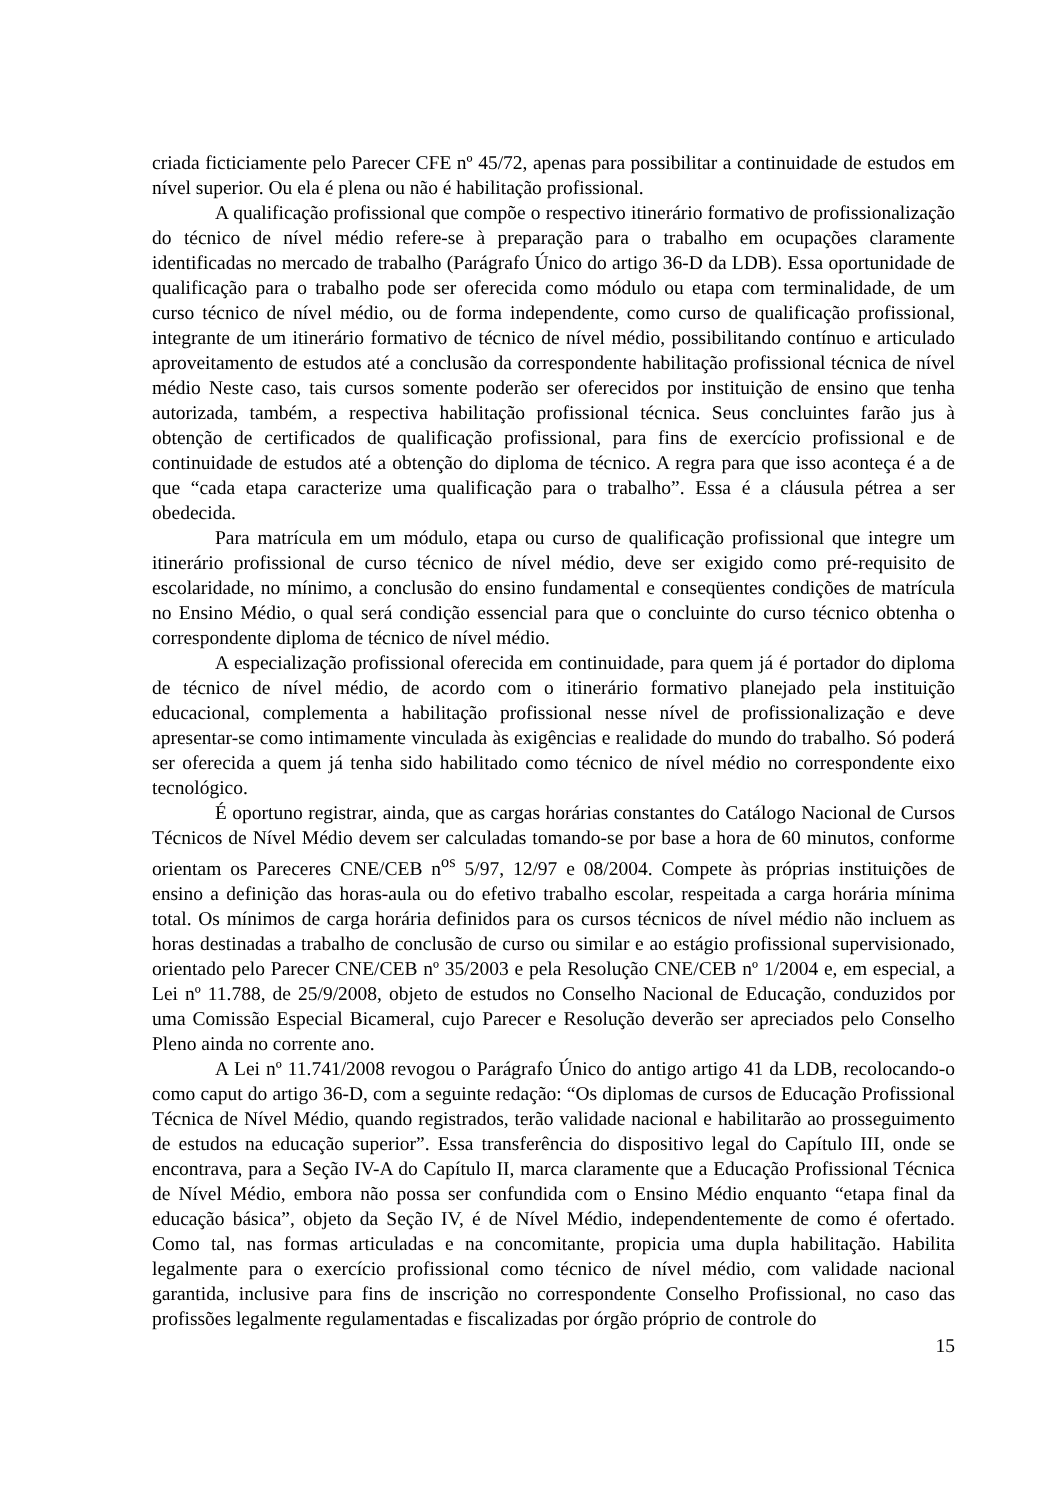criada ficticiamente pelo Parecer CFE nº 45/72, apenas para possibilitar a continuidade de estudos em nível superior. Ou ela é plena ou não é habilitação profissional.
A qualificação profissional que compõe o respectivo itinerário formativo de profissionalização do técnico de nível médio refere-se à preparação para o trabalho em ocupações claramente identificadas no mercado de trabalho (Parágrafo Único do artigo 36-D da LDB). Essa oportunidade de qualificação para o trabalho pode ser oferecida como módulo ou etapa com terminalidade, de um curso técnico de nível médio, ou de forma independente, como curso de qualificação profissional, integrante de um itinerário formativo de técnico de nível médio, possibilitando contínuo e articulado aproveitamento de estudos até a conclusão da correspondente habilitação profissional técnica de nível médio Neste caso, tais cursos somente poderão ser oferecidos por instituição de ensino que tenha autorizada, também, a respectiva habilitação profissional técnica. Seus concluintes farão jus à obtenção de certificados de qualificação profissional, para fins de exercício profissional e de continuidade de estudos até a obtenção do diploma de técnico. A regra para que isso aconteça é a de que “cada etapa caracterize uma qualificação para o trabalho”. Essa é a cláusula pétrea a ser obedecida.
Para matrícula em um módulo, etapa ou curso de qualificação profissional que integre um itinerário profissional de curso técnico de nível médio, deve ser exigido como pré-requisito de escolaridade, no mínimo, a conclusão do ensino fundamental e conseqüentes condições de matrícula no Ensino Médio, o qual será condição essencial para que o concluinte do curso técnico obtenha o correspondente diploma de técnico de nível médio.
A especialização profissional oferecida em continuidade, para quem já é portador do diploma de técnico de nível médio, de acordo com o itinerário formativo planejado pela instituição educacional, complementa a habilitação profissional nesse nível de profissionalização e deve apresentar-se como intimamente vinculada às exigências e realidade do mundo do trabalho. Só poderá ser oferecida a quem já tenha sido habilitado como técnico de nível médio no correspondente eixo tecnológico.
É oportuno registrar, ainda, que as cargas horárias constantes do Catálogo Nacional de Cursos Técnicos de Nível Médio devem ser calculadas tomando-se por base a hora de 60 minutos, conforme orientam os Pareceres CNE/CEB n<sup>os</sup> 5/97, 12/97 e 08/2004. Compete às próprias instituições de ensino a definição das horas-aula ou do efetivo trabalho escolar, respeitada a carga horária mínima total. Os mínimos de carga horária definidos para os cursos técnicos de nível médio não incluem as horas destinadas a trabalho de conclusão de curso ou similar e ao estágio profissional supervisionado, orientado pelo Parecer CNE/CEB nº 35/2003 e pela Resolução CNE/CEB nº 1/2004 e, em especial, a Lei nº 11.788, de 25/9/2008, objeto de estudos no Conselho Nacional de Educação, conduzidos por uma Comissão Especial Bicameral, cujo Parecer e Resolução deverão ser apreciados pelo Conselho Pleno ainda no corrente ano.
A Lei nº 11.741/2008 revogou o Parágrafo Único do antigo artigo 41 da LDB, recolocando-o como caput do artigo 36-D, com a seguinte redação: “Os diplomas de cursos de Educação Profissional Técnica de Nível Médio, quando registrados, terão validade nacional e habilitarão ao prosseguimento de estudos na educação superior”. Essa transferência do dispositivo legal do Capítulo III, onde se encontrava, para a Seção IV-A do Capítulo II, marca claramente que a Educação Profissional Técnica de Nível Médio, embora não possa ser confundida com o Ensino Médio enquanto “etapa final da educação básica”, objeto da Seção IV, é de Nível Médio, independentemente de como é ofertado. Como tal, nas formas articuladas e na concomitante, propicia uma dupla habilitação. Habilita legalmente para o exercício profissional como técnico de nível médio, com validade nacional garantida, inclusive para fins de inscrição no correspondente Conselho Profissional, no caso das profissões legalmente regulamentadas e fiscalizadas por órgão próprio de controle do
15